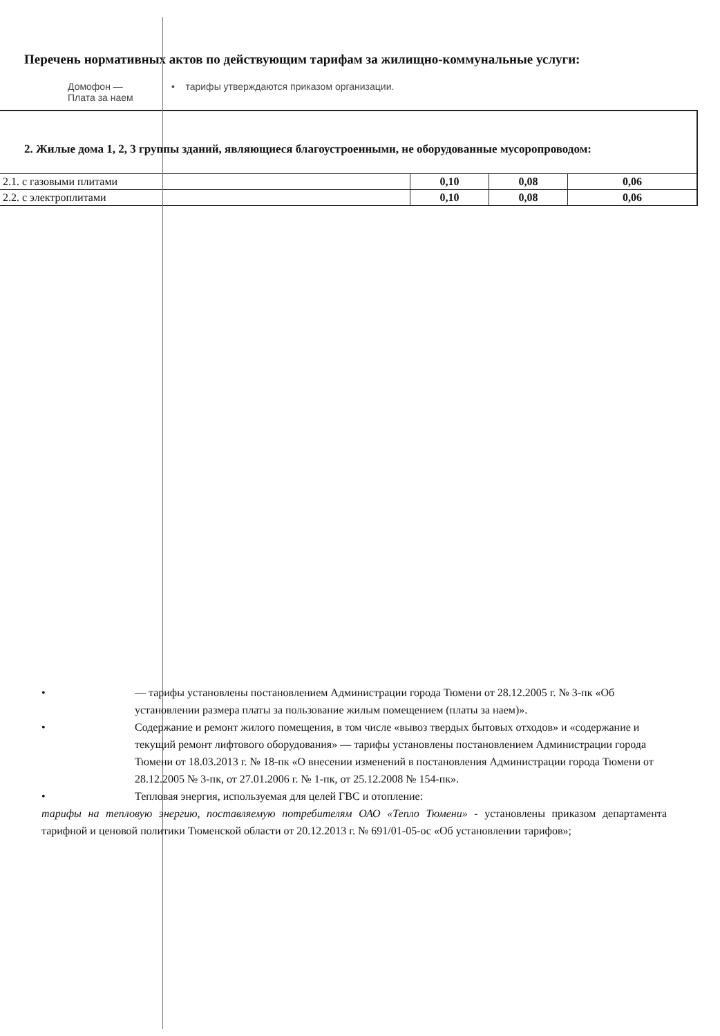Перечень нормативных актов по действующим тарифам за жилищно-коммунальные услуги:
Домофон —
Плата за наем
• тарифы утверждаются приказом организации.
2. Жилые дома 1, 2, 3 группы зданий, являющиеся благоустроенными, не оборудованные мусоропроводом:
| 2.1. с газовыми плитами | 0,10 | 0,08 | 0,06 |
| 2.2. с электроплитами | 0,10 | 0,08 | 0,06 |
• — тарифы установлены постановлением Администрации города Тюмени от 28.12.2005 г. № 3-пк «Об установлении размера платы за пользование жилым помещением (платы за наем)».
• Содержание и ремонт жилого помещения, в том числе «вывоз твердых бытовых отходов» и «содержание и текущий ремонт лифтового оборудования» — тарифы установлены постановлением Администрации города Тюмени от 18.03.2013 г. № 18-пк «О внесении изменений в постановления Администрации города Тюмени от 28.12.2005 № 3-пк, от 27.01.2006 г. № 1-пк, от 25.12.2008 № 154-пк».
• Тепловая энергия, используемая для целей ГВС и отопление:
тарифы на тепловую энергию, поставляемую потребителям ОАО «Тепло Тюмени» - установлены приказом департамента тарифной и ценовой политики Тюменской области от 20.12.2013 г. № 691/01-05-ос «Об установлении тарифов»;